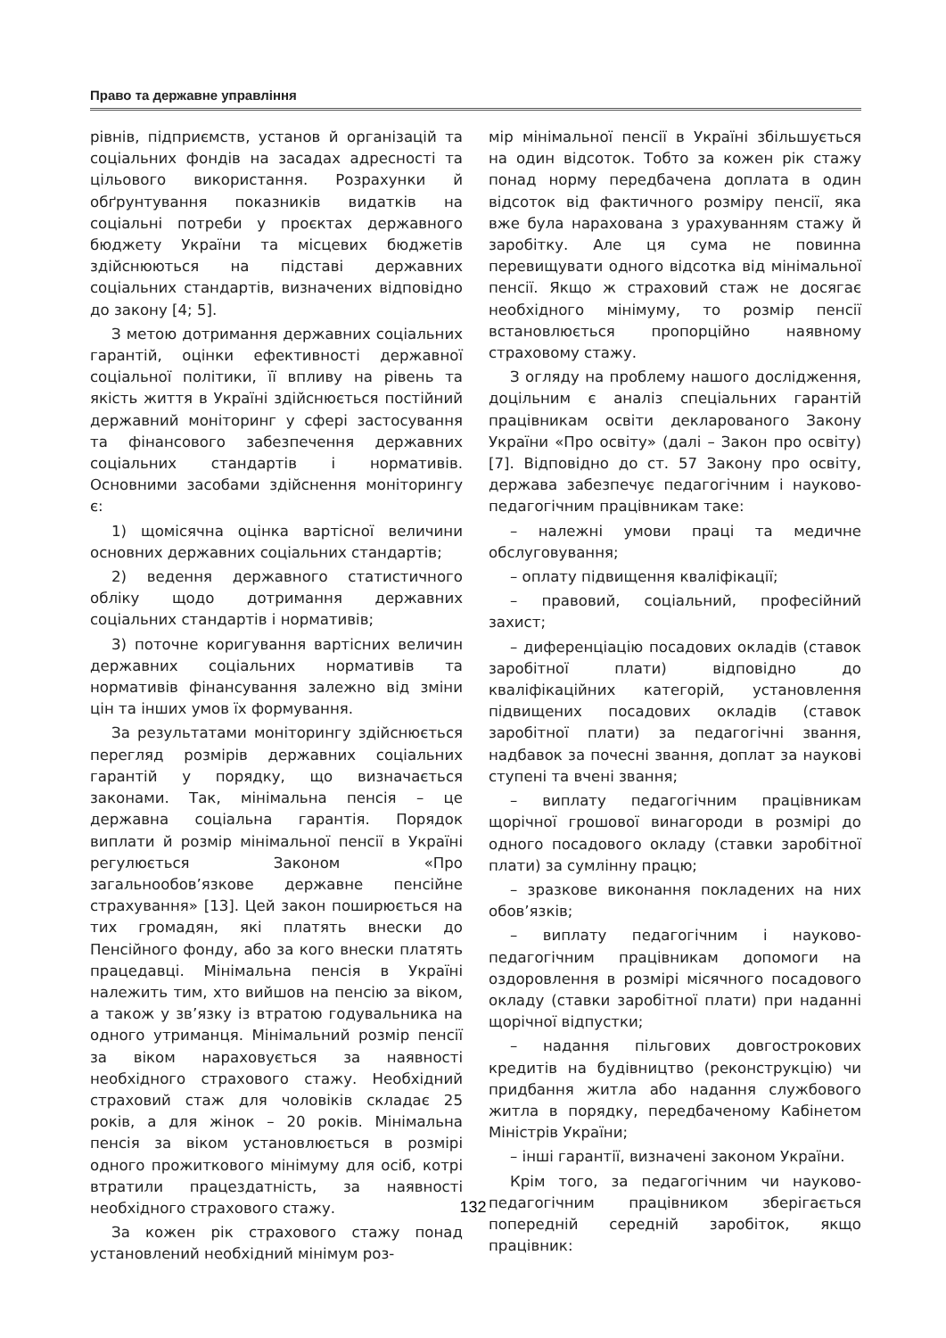Право та державне управління
рівнів, підприємств, установ й організацій та соціальних фондів на засадах адресності та цільового використання. Розрахунки й обґрунтування показників видатків на соціальні потреби у проєктах державного бюджету України та місцевих бюджетів здійснюються на підставі державних соціальних стандартів, визначених відповідно до закону [4; 5].
З метою дотримання державних соціальних гарантій, оцінки ефективності державної соціальної політики, її впливу на рівень та якість життя в Україні здійснюється постійний державний моніторинг у сфері застосування та фінансового забезпечення державних соціальних стандартів і нормативів. Основними засобами здійснення моніторингу є:
1) щомісячна оцінка вартісної величини основних державних соціальних стандартів;
2) ведення державного статистичного обліку щодо дотримання державних соціальних стандартів і нормативів;
3) поточне коригування вартісних величин державних соціальних нормативів та нормативів фінансування залежно від зміни цін та інших умов їх формування.
За результатами моніторингу здійснюється перегляд розмірів державних соціальних гарантій у порядку, що визначається законами. Так, мінімальна пенсія – це державна соціальна гарантія. Порядок виплати й розмір мінімальної пенсії в Україні регулюється Законом «Про загальнообов’язкове державне пенсійне страхування» [13]. Цей закон поширюється на тих громадян, які платять внески до Пенсійного фонду, або за кого внески платять працедавці. Мінімальна пенсія в Україні належить тим, хто вийшов на пенсію за віком, а також у зв’язку із втратою годувальника на одного утриманця. Мінімальний розмір пенсії за віком нараховується за наявності необхідного страхового стажу. Необхідний страховий стаж для чоловіків складає 25 років, а для жінок – 20 років. Мінімальна пенсія за віком установлюється в розмірі одного прожиткового мінімуму для осіб, котрі втратили працездатність, за наявності необхідного страхового стажу.
За кожен рік страхового стажу понад установлений необхідний мінімум роз-
мір мінімальної пенсії в Україні збільшується на один відсоток. Тобто за кожен рік стажу понад норму передбачена доплата в один відсоток від фактичного розміру пенсії, яка вже була нарахована з урахуванням стажу й заробітку. Але ця сума не повинна перевищувати одного відсотка від мінімальної пенсії. Якщо ж страховий стаж не досягає необхідного мінімуму, то розмір пенсії встановлюється пропорційно наявному страховому стажу.
З огляду на проблему нашого дослідження, доцільним є аналіз спеціальних гарантій працівникам освіти декларованого Закону України «Про освіту» (далі – Закон про освіту) [7]. Відповідно до ст. 57 Закону про освіту, держава забезпечує педагогічним і науково-педагогічним працівникам таке:
– належні умови праці та медичне обслуговування;
– оплату підвищення кваліфікації;
– правовий, соціальний, професійний захист;
– диференціацію посадових окладів (ставок заробітної плати) відповідно до кваліфікаційних категорій, установлення підвищених посадових окладів (ставок заробітної плати) за педагогічні звання, надбавок за почесні звання, доплат за наукові ступені та вчені звання;
– виплату педагогічним працівникам щорічної грошової винагороди в розмірі до одного посадового окладу (ставки заробітної плати) за сумлінну працю;
– зразкове виконання покладених на них обов’язків;
– виплату педагогічним і науково-педагогічним працівникам допомоги на оздоровлення в розмірі місячного посадового окладу (ставки заробітної плати) при наданні щорічної відпустки;
– надання пільгових довгострокових кредитів на будівництво (реконструкцію) чи придбання житла або надання службового житла в порядку, передбаченому Кабінетом Міністрів України;
– інші гарантії, визначені законом України.
Крім того, за педагогічним чи науково-педагогічним працівником зберігається попередній середній заробіток, якщо працівник:
132